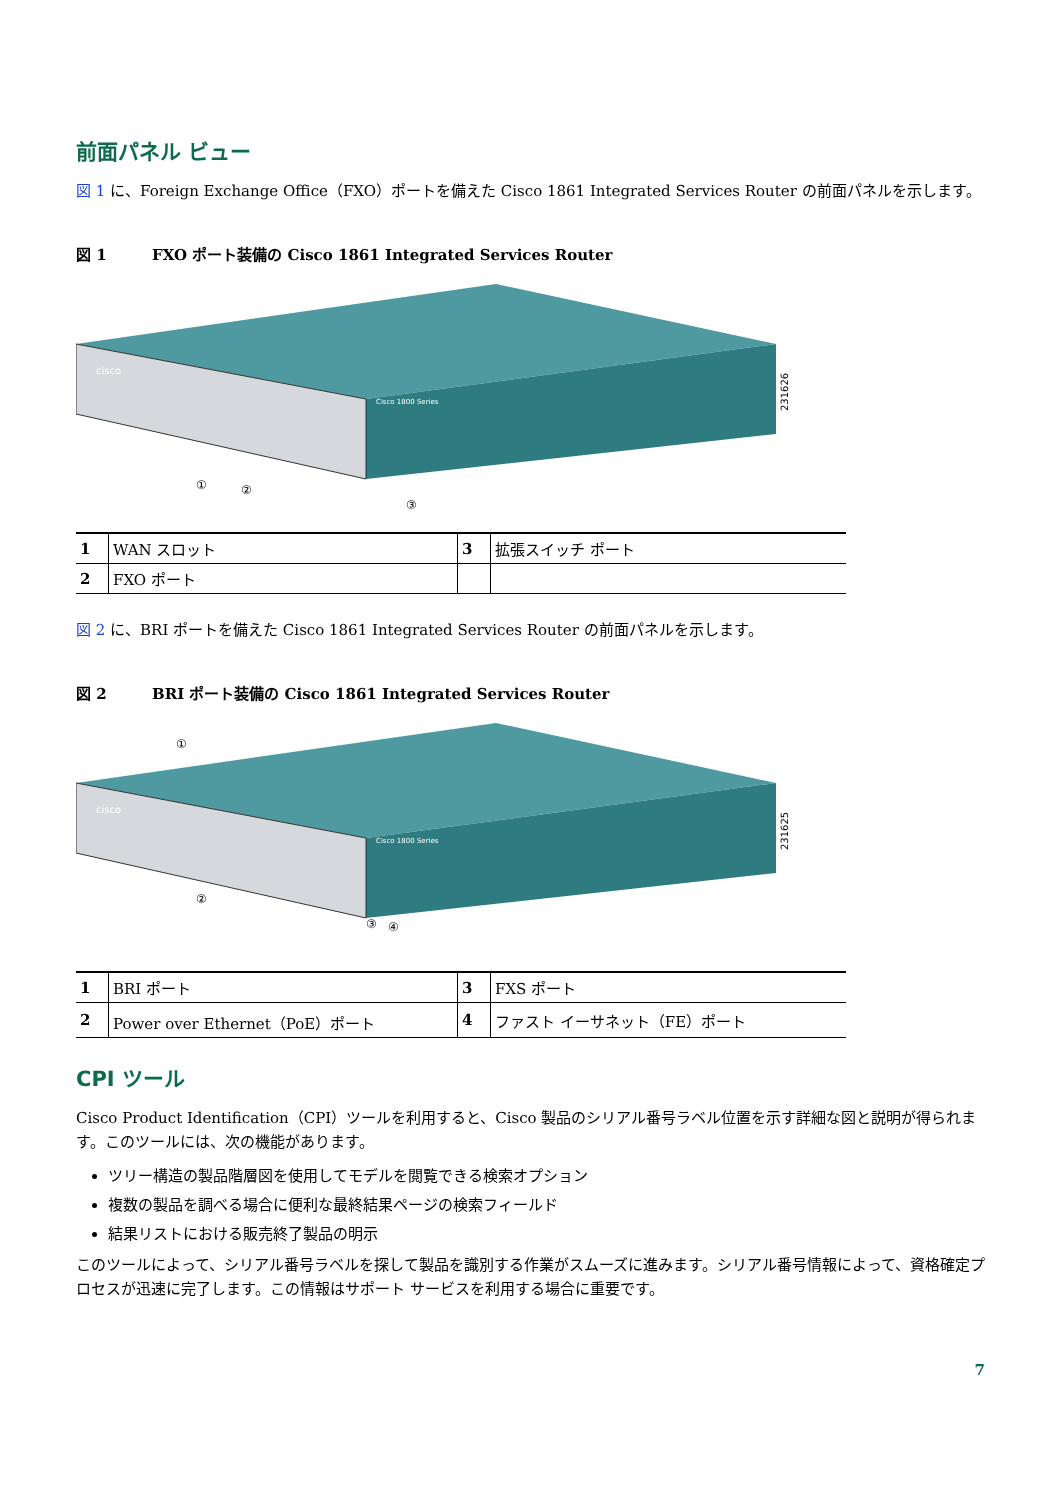前面パネル ビュー
図 1 に、Foreign Exchange Office（FXO）ポートを備えた Cisco 1861 Integrated Services Router の前面パネルを示します。
図 1 FXO ポート装備の Cisco 1861 Integrated Services Router
cisco
Cisco 1800 Series
231626
①
②
③
| 1 | WAN スロット | 3 | 拡張スイッチ ポート |
| 2 | FXO ポート | | |
図 2 に、BRI ポートを備えた Cisco 1861 Integrated Services Router の前面パネルを示します。
図 2 BRI ポート装備の Cisco 1861 Integrated Services Router
cisco
Cisco 1800 Series
231625
①
②
③
④
| 1 | BRI ポート | 3 | FXS ポート |
| 2 | Power over Ethernet（PoE）ポート | 4 | ファスト イーサネット（FE）ポート |
CPI ツール
Cisco Product Identification（CPI）ツールを利用すると、Cisco 製品のシリアル番号ラベル位置を示す詳細な図と説明が得られます。このツールには、次の機能があります。
ツリー構造の製品階層図を使用してモデルを閲覧できる検索オプション
複数の製品を調べる場合に便利な最終結果ページの検索フィールド
結果リストにおける販売終了製品の明示
このツールによって、シリアル番号ラベルを探して製品を識別する作業がスムーズに進みます。シリアル番号情報によって、資格確定プロセスが迅速に完了します。この情報はサポート サービスを利用する場合に重要です。
7